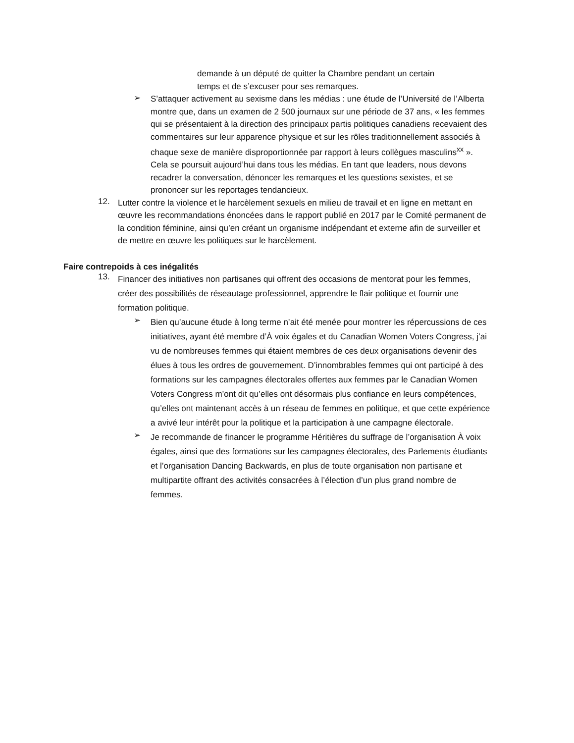demande à un député de quitter la Chambre pendant un certain temps et de s’excuser pour ses remarques.
➢
S’attaquer activement au sexisme dans les médias : une étude de l’Université de l’Alberta montre que, dans un examen de 2 500 journaux sur une période de 37 ans, « les femmes qui se présentaient à la direction des principaux partis politiques canadiens recevaient des commentaires sur leur apparence physique et sur les rôles traditionnellement associés à chaque sexe de manière disproportionnée par rapport à leurs collègues masculins<sup>xx</sup> ». Cela se poursuit aujourd’hui dans tous les médias. En tant que leaders, nous devons recadrer la conversation, dénoncer les remarques et les questions sexistes, et se prononcer sur les reportages tendancieux.
12.
Lutter contre la violence et le harcèlement sexuels en milieu de travail et en ligne en mettant en œuvre les recommandations énoncées dans le rapport publié en 2017 par le Comité permanent de la condition féminine, ainsi qu’en créant un organisme indépendant et externe afin de surveiller et de mettre en œuvre les politiques sur le harcèlement.
Faire contrepoids à ces inégalités
13.
Financer des initiatives non partisanes qui offrent des occasions de mentorat pour les femmes, créer des possibilités de réseautage professionnel, apprendre le flair politique et fournir une formation politique.
➢
Bien qu’aucune étude à long terme n’ait été menée pour montrer les répercussions de ces initiatives, ayant été membre d’À voix égales et du Canadian Women Voters Congress, j’ai vu de nombreuses femmes qui étaient membres de ces deux organisations devenir des élues à tous les ordres de gouvernement. D’innombrables femmes qui ont participé à des formations sur les campagnes électorales offertes aux femmes par le Canadian Women Voters Congress m’ont dit qu’elles ont désormais plus confiance en leurs compétences, qu’elles ont maintenant accès à un réseau de femmes en politique, et que cette expérience a avivé leur intérêt pour la politique et la participation à une campagne électorale.
➢
Je recommande de financer le programme Héritières du suffrage de l’organisation À voix égales, ainsi que des formations sur les campagnes électorales, des Parlements étudiants et l’organisation Dancing Backwards, en plus de toute organisation non partisane et multipartite offrant des activités consacrées à l’élection d’un plus grand nombre de femmes.